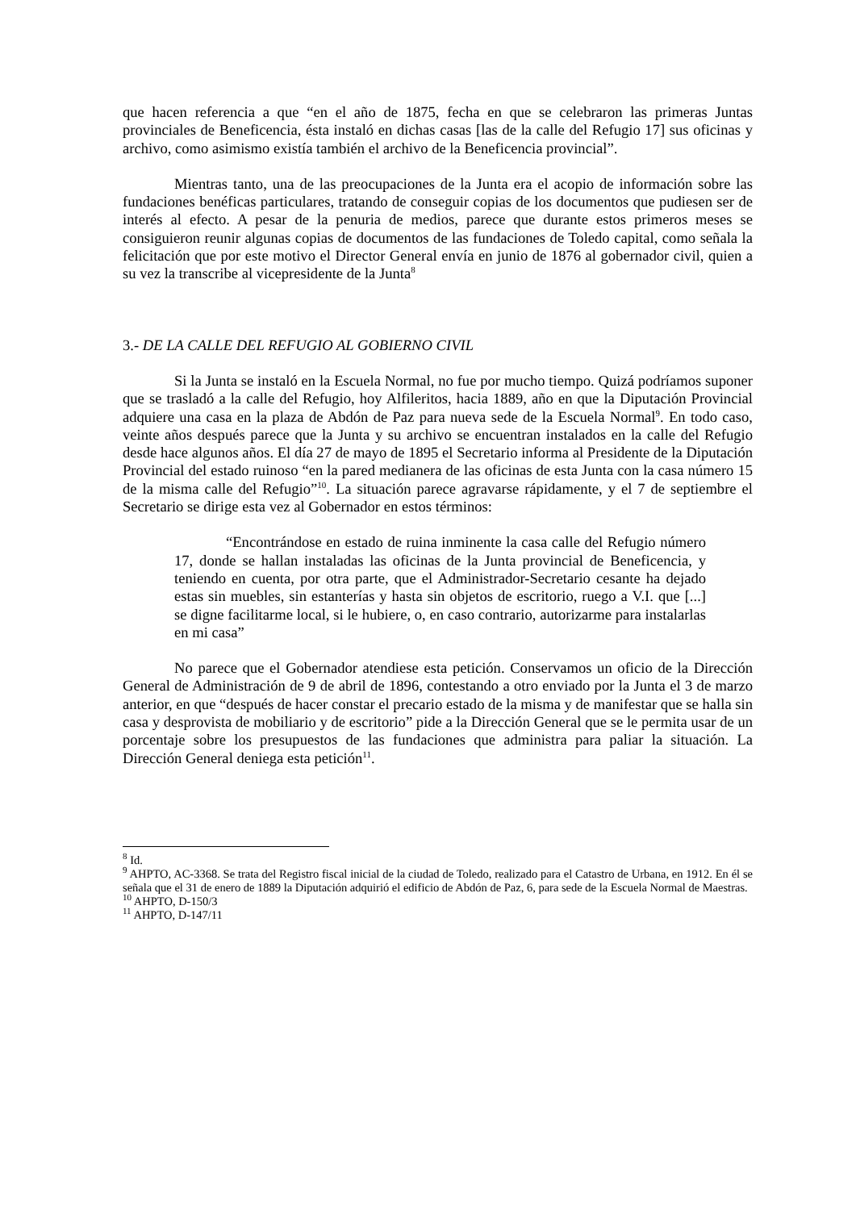que hacen referencia a que “en el año de 1875, fecha en que se celebraron las primeras Juntas provinciales de Beneficencia, ésta instaló en dichas casas [las de la calle del Refugio 17] sus oficinas y archivo, como asimismo existía también el archivo de la Beneficencia provincial”.
Mientras tanto, una de las preocupaciones de la Junta era el acopio de información sobre las fundaciones benéficas particulares, tratando de conseguir copias de los documentos que pudiesen ser de interés al efecto. A pesar de la penuria de medios, parece que durante estos primeros meses se consiguieron reunir algunas copias de documentos de las fundaciones de Toledo capital, como señala la felicitación que por este motivo el Director General envía en junio de 1876 al gobernador civil, quien a su vez la transcribe al vicepresidente de la Junta<sup>8</sup>
3.- DE LA CALLE DEL REFUGIO AL GOBIERNO CIVIL
Si la Junta se instaló en la Escuela Normal, no fue por mucho tiempo. Quizá podríamos suponer que se trasladó a la calle del Refugio, hoy Alfileritos, hacia 1889, año en que la Diputación Provincial adquiere una casa en la plaza de Abdón de Paz para nueva sede de la Escuela Normal<sup>9</sup>. En todo caso, veinte años después parece que la Junta y su archivo se encuentran instalados en la calle del Refugio desde hace algunos años. El día 27 de mayo de 1895 el Secretario informa al Presidente de la Diputación Provincial del estado ruinoso “en la pared medianera de las oficinas de esta Junta con la casa número 15 de la misma calle del Refugio”<sup>10</sup>. La situación parece agravarse rápidamente, y el 7 de septiembre el Secretario se dirige esta vez al Gobernador en estos términos:
“Encontrándose en estado de ruina inminente la casa calle del Refugio número 17, donde se hallan instaladas las oficinas de la Junta provincial de Beneficencia, y teniendo en cuenta, por otra parte, que el Administrador-Secretario cesante ha dejado estas sin muebles, sin estanterías y hasta sin objetos de escritorio, ruego a V.I. que [...] se digne facilitarme local, si le hubiere, o, en caso contrario, autorizarme para instalarlas en mi casa”
No parece que el Gobernador atendiese esta petición. Conservamos un oficio de la Dirección General de Administración de 9 de abril de 1896, contestando a otro enviado por la Junta el 3 de marzo anterior, en que “después de hacer constar el precario estado de la misma y de manifestar que se halla sin casa y desprovista de mobiliario y de escritorio” pide a la Dirección General que se le permita usar de un porcentaje sobre los presupuestos de las fundaciones que administra para paliar la situación. La Dirección General deniega esta petición<sup>11</sup>.
<sup>8</sup> Id.
<sup>9</sup> AHPTO, AC-3368. Se trata del Registro fiscal inicial de la ciudad de Toledo, realizado para el Catastro de Urbana, en 1912. En él se señala que el 31 de enero de 1889 la Diputación adquirió el edificio de Abdón de Paz, 6, para sede de la Escuela Normal de Maestras.
<sup>10</sup> AHPTO, D-150/3
<sup>11</sup> AHPTO, D-147/11